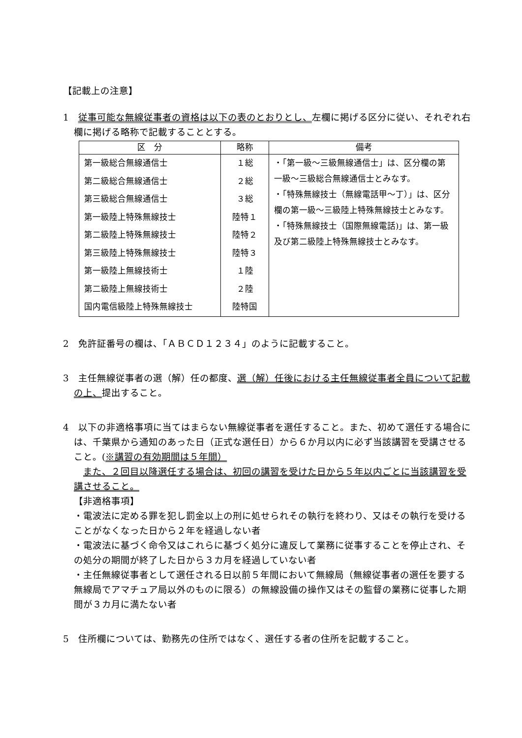【記載上の注意】
1　従事可能な無線従事者の資格は以下の表のとおりとし、左欄に掲げる区分に従い、それぞれ右欄に掲げる略称で記載することとする。
| 区 分 | 略称 | 備考 |
| --- | --- | --- |
| 第一級総合無線通信士 第二級総合無線通信士 第三級総合無線通信士 第一級陸上特殊無線技士 第二級陸上特殊無線技士 第三級陸上特殊無線技士 第一級陸上無線技術士 第二級陸上無線技術士 国内電信級陸上特殊無線技士 | １総 ２総 ３総 陸特１ 陸特２ 陸特３ １陸 ２陸 陸特国 | ・「第一級～三級無線通信士」は、区分欄の第一級～三級総合無線通信士とみなす。 ・「特殊無線技士（無線電話甲～丁）」は、区分欄の第一級～三級陸上特殊無線技士とみなす。 ・「特殊無線技士（国際無線電話)」は、第一級及び第二級陸上特殊無線技士とみなす。 |
2　免許証番号の欄は、「ＡＢＣＤ１２３４」のように記載すること。
3　主任無線従事者の選（解）任の都度、選（解）任後における主任無線従事者全員について記載の上、提出すること。
4　以下の非適格事項に当てはまらない無線従事者を選任すること。また、初めて選任する場合には、千葉県から通知のあった日（正式な選任日）から６か月以内に必ず当該講習を受講させること。(※講習の有効期間は５年間）
　また、２回目以降選任する場合は、初回の講習を受けた日から５年以内ごとに当該講習を受講させること。
【非適格事項】
・電波法に定める罪を犯し罰金以上の刑に処せられその執行を終わり、又はその執行を受けることがなくなった日から２年を経過しない者
・電波法に基づく命令又はこれらに基づく処分に違反して業務に従事することを停止され、その処分の期間が終了した日から３カ月を経過していない者
・主任無線従事者として選任される日以前５年間において無線局（無線従事者の選任を要する無線局でアマチュア局以外のものに限る）の無線設備の操作又はその監督の業務に従事した期間が３カ月に満たない者
5　住所欄については、勤務先の住所ではなく、選任する者の住所を記載すること。